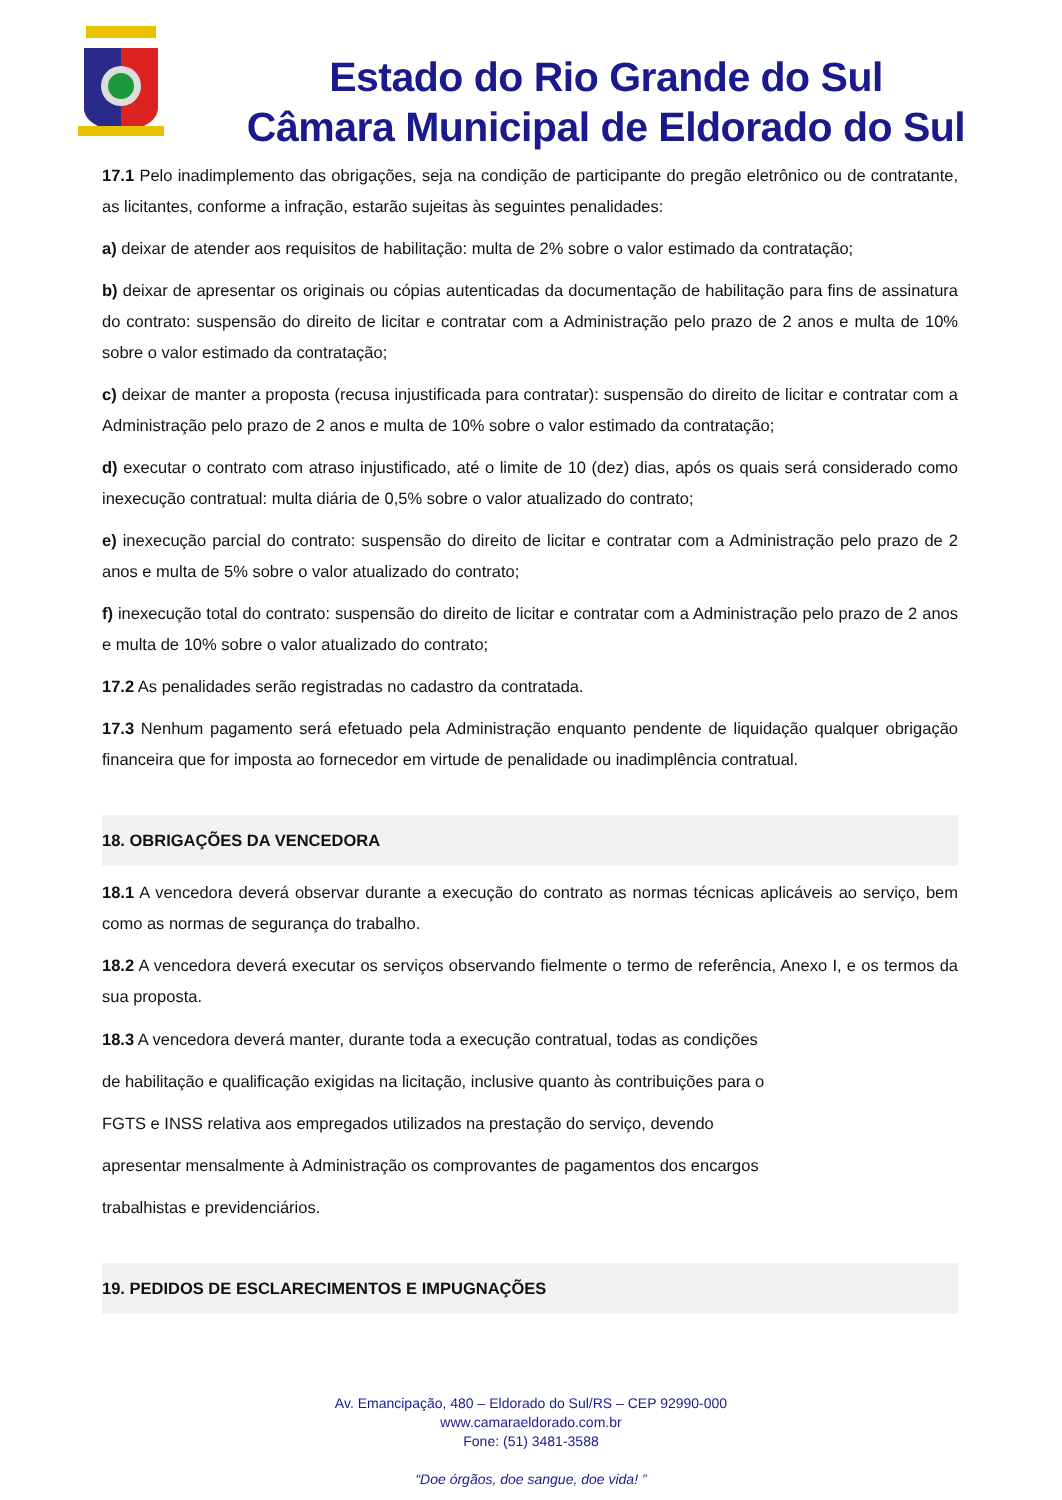Estado do Rio Grande do Sul
Câmara Municipal de Eldorado do Sul
17.1 Pelo inadimplemento das obrigações, seja na condição de participante do pregão eletrônico ou de contratante, as licitantes, conforme a infração, estarão sujeitas às seguintes penalidades:
a) deixar de atender aos requisitos de habilitação: multa de 2% sobre o valor estimado da contratação;
b) deixar de apresentar os originais ou cópias autenticadas da documentação de habilitação para fins de assinatura do contrato: suspensão do direito de licitar e contratar com a Administração pelo prazo de 2 anos e multa de 10% sobre o valor estimado da contratação;
c) deixar de manter a proposta (recusa injustificada para contratar): suspensão do direito de licitar e contratar com a Administração pelo prazo de 2 anos e multa de 10% sobre o valor estimado da contratação;
d) executar o contrato com atraso injustificado, até o limite de 10 (dez) dias, após os quais será considerado como inexecução contratual: multa diária de 0,5% sobre o valor atualizado do contrato;
e) inexecução parcial do contrato: suspensão do direito de licitar e contratar com a Administração pelo prazo de 2 anos e multa de 5% sobre o valor atualizado do contrato;
f) inexecução total do contrato: suspensão do direito de licitar e contratar com a Administração pelo prazo de 2 anos e multa de 10% sobre o valor atualizado do contrato;
17.2 As penalidades serão registradas no cadastro da contratada.
17.3 Nenhum pagamento será efetuado pela Administração enquanto pendente de liquidação qualquer obrigação financeira que for imposta ao fornecedor em virtude de penalidade ou inadimplência contratual.
18. OBRIGAÇÕES DA VENCEDORA
18.1 A vencedora deverá observar durante a execução do contrato as normas técnicas aplicáveis ao serviço, bem como as normas de segurança do trabalho.
18.2 A vencedora deverá executar os serviços observando fielmente o termo de referência, Anexo I, e os termos da sua proposta.
18.3 A vencedora deverá manter, durante toda a execução contratual, todas as condições
de habilitação e qualificação exigidas na licitação, inclusive quanto às contribuições para o
FGTS e INSS relativa aos empregados utilizados na prestação do serviço, devendo
apresentar mensalmente à Administração os comprovantes de pagamentos dos encargos
trabalhistas e previdenciários.
19. PEDIDOS DE ESCLARECIMENTOS E IMPUGNAÇÕES
Av. Emancipação, 480 – Eldorado do Sul/RS – CEP 92990-000
www.camaraeldorado.com.br
Fone: (51) 3481-3588
“Doe órgãos, doe sangue, doe vida! ”